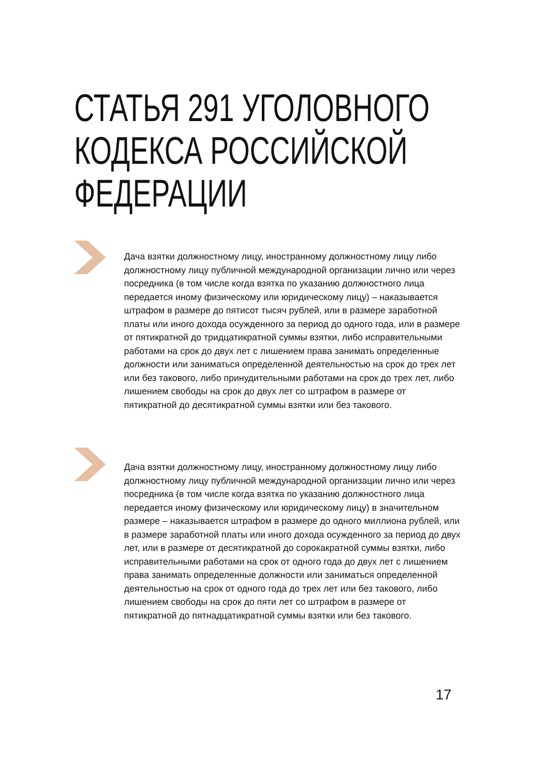СТАТЬЯ 291 УГОЛОВНОГО
КОДЕКСА РОССИЙСКОЙ
ФЕДЕРАЦИИ
Дача взятки должностному лицу, иностранному должностному лицу либо должностному лицу публичной международной организации лично или через посредника (в том числе когда взятка по указанию должностного лица передается иному физическому или юридическому лицу) – наказывается штрафом в размере до пятисот тысяч рублей, или в размере заработной платы или иного дохода осужденного за период до одного года, или в размере от пятикратной до тридцатикратной суммы взятки, либо исправительными работами на срок до двух лет с лишением права занимать определенные должности или заниматься определенной деятельностью на срок до трех лет или без такового, либо принудительными работами на срок до трех лет, либо лишением свободы на срок до двух лет со штрафом в размере от пятикратной до десятикратной суммы взятки или без такового.
Дача взятки должностному лицу, иностранному должностному лицу либо должностному лицу публичной международной организации лично или через посредника (в том числе когда взятка по указанию должностного лица передается иному физическому или юридическому лицу) в значительном размере – наказывается штрафом в размере до одного миллиона рублей, или в размере заработной платы или иного дохода осужденного за период до двух лет, или в размере от десятикратной до сорокакратной суммы взятки, либо исправительными работами на срок от одного года до двух лет с лишением права занимать определенные должности или заниматься определенной деятельностью на срок от одного года до трех лет или без такового, либо лишением свободы на срок до пяти лет со штрафом в размере от пятикратной до пятнадцатикратной суммы взятки или без такового.
17